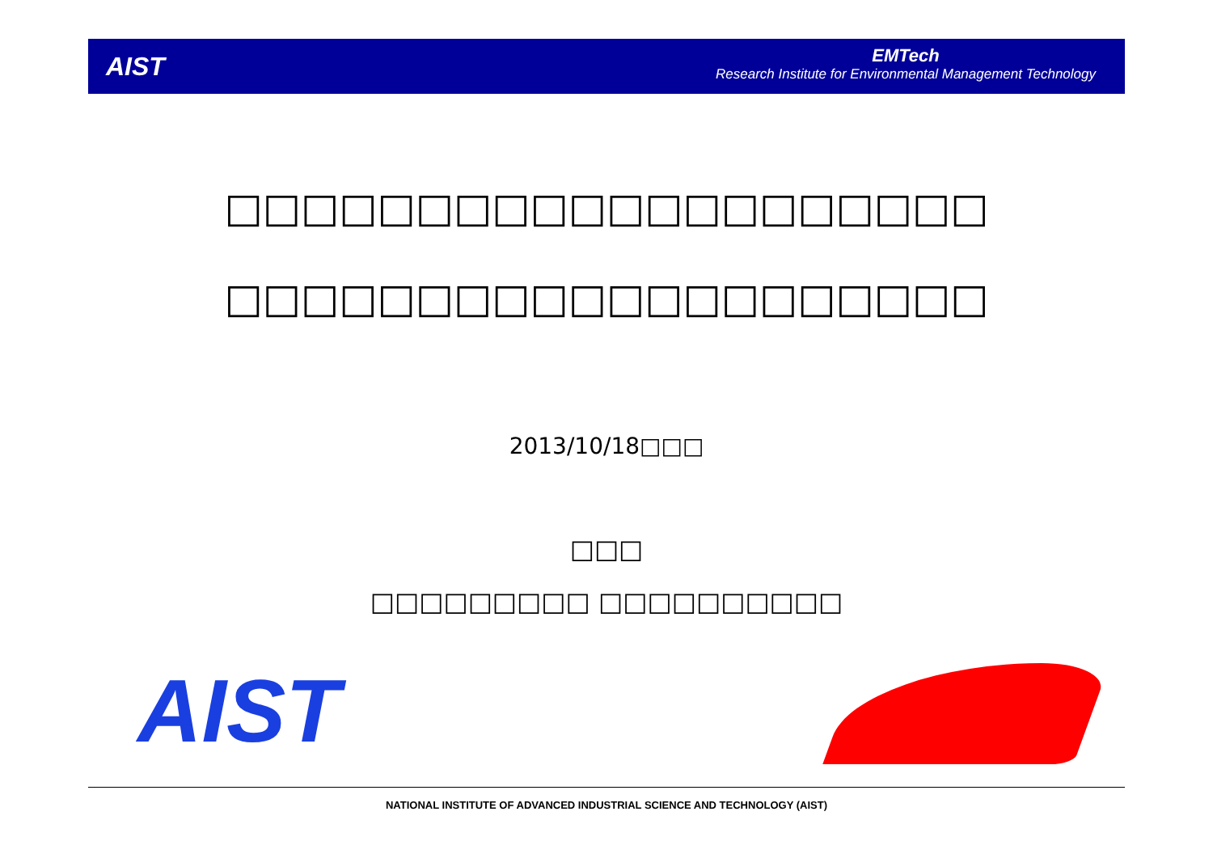AIST
EMTech
Research Institute for Environmental Management Technology
□□□□□□□□□□□□□□□□□□□□
□□□□□□□□□□□□□□□□□□□□
2013/10/18□□□
□□□
□□□□□□□□□ □□□□□□□□□□
AIST
NATIONAL INSTITUTE OF ADVANCED INDUSTRIAL SCIENCE AND TECHNOLOGY (AIST)